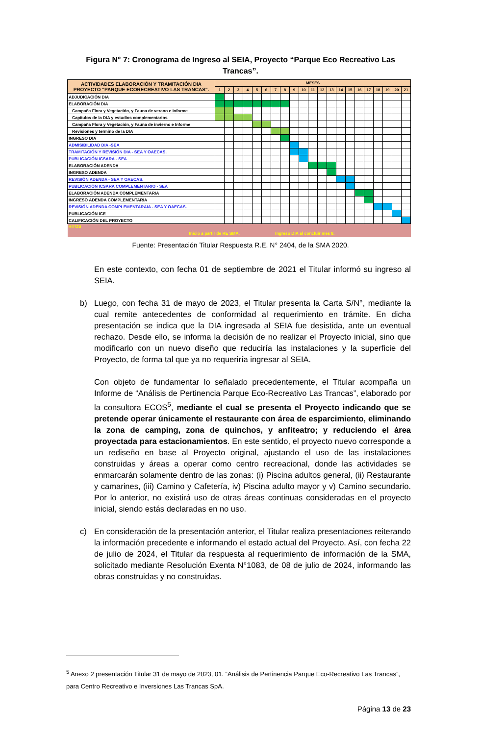Figura N° 7: Cronograma de Ingreso al SEIA, Proyecto “Parque Eco Recreativo Las Trancas”.
| ACTIVIDADES ELABORACIÓN Y TRAMITACIÓN DIA PROYECTO "PARQUE ECORECREATIVO LAS TRANCAS". | MESES | | | | | | | | | | | | | | | | | | | | |
| --- | --- | --- | --- | --- | --- | --- | --- | --- | --- | --- | --- | --- | --- | --- | --- | --- | --- | --- | --- | --- | --- |
| | 1 | 2 | 3 | 4 | 5 | 6 | 7 | 8 | 9 | 10 | 11 | 12 | 13 | 14 | 15 | 16 | 17 | 18 | 19 | 20 | 21 |
| ADJUDICACIÓN DIA | | | | | | | | | | | | | | | | | | | | | |
| ELABORACIÓN DIA | | | | | | | | | | | | | | | | | | | | | |
| Campaña Flora y Vegetación, y Fauna de verano e Informe | | | | | | | | | | | | | | | | | | | | | |
| Capítulos de la DIA y estudios complementarios. | | | | | | | | | | | | | | | | | | | | | |
| Campaña Flora y Vegetación, y Fauna de invierno e Informe | | | | | | | | | | | | | | | | | | | | | |
| Revisiones y termino de la DIA | | | | | | | | | | | | | | | | | | | | | |
| INGRESO DIA | | | | | | | | | | | | | | | | | | | | | |
| ADMISIBILIDAD DIA -SEA | | | | | | | | | | | | | | | | | | | | | |
| TRAMITACIÓN Y REVISIÓN DIA - SEA Y OAECAS. | | | | | | | | | | | | | | | | | | | | | |
| PUBLICACIÓN ICSARA - SEA | | | | | | | | | | | | | | | | | | | | | |
| ELABORACIÓN ADENDA | | | | | | | | | | | | | | | | | | | | | |
| INGRESO ADENDA | | | | | | | | | | | | | | | | | | | | | |
| REVISIÓN ADENDA - SEA Y OAECAS. | | | | | | | | | | | | | | | | | | | | | |
| PUBLICACIÓN ICSARA COMPLEMENTARIO - SEA | | | | | | | | | | | | | | | | | | | | | |
| ELABORACIÓN ADENDA COMPLEMENTARIA | | | | | | | | | | | | | | | | | | | | | |
| INGRESO ADENDA COMPLEMENTARIA | | | | | | | | | | | | | | | | | | | | | |
| REVISIÓN ADENDA COMPLEMENTARAIA - SEA Y OAECAS. | | | | | | | | | | | | | | | | | | | | | |
| PUBLICACIÓN ICE | | | | | | | | | | | | | | | | | | | | | |
| CALIFICACIÓN DEL PROYECTO | | | | | | | | | | | | | | | | | | | | | |
| HITOS | Inicio a partir de RE SMA. Ingreso DIA al concluir mes 8. | | | | | | | | | | | | | | | | | | | | |
Fuente: Presentación Titular Respuesta R.E. N° 2404, de la SMA 2020.
En este contexto, con fecha 01 de septiembre de 2021 el Titular informó su ingreso al SEIA.
b) Luego, con fecha 31 de mayo de 2023, el Titular presenta la Carta S/N°, mediante la cual remite antecedentes de conformidad al requerimiento en trámite. En dicha presentación se indica que la DIA ingresada al SEIA fue desistida, ante un eventual rechazo. Desde ello, se informa la decisión de no realizar el Proyecto inicial, sino que modificarlo con un nuevo diseño que reduciría las instalaciones y la superficie del Proyecto, de forma tal que ya no requeriría ingresar al SEIA.
Con objeto de fundamentar lo señalado precedentemente, el Titular acompaña un Informe de “Análisis de Pertinencia Parque Eco-Recreativo Las Trancas”, elaborado por la consultora ECOS<sup>5</sup>, mediante el cual se presenta el Proyecto indicando que se pretende operar únicamente el restaurante con área de esparcimiento, eliminando la zona de camping, zona de quinchos, y anfiteatro; y reduciendo el área proyectada para estacionamientos. En este sentido, el proyecto nuevo corresponde a un rediseño en base al Proyecto original, ajustando el uso de las instalaciones construidas y áreas a operar como centro recreacional, donde las actividades se enmarcarán solamente dentro de las zonas: (i) Piscina adultos general, (ii) Restaurante y camarines, (iii) Camino y Cafetería, iv) Piscina adulto mayor y v) Camino secundario. Por lo anterior, no existirá uso de otras áreas continuas consideradas en el proyecto inicial, siendo estás declaradas en no uso.
c) En consideración de la presentación anterior, el Titular realiza presentaciones reiterando la información precedente e informando el estado actual del Proyecto. Así, con fecha 22 de julio de 2024, el Titular da respuesta al requerimiento de información de la SMA, solicitado mediante Resolución Exenta N°1083, de 08 de julio de 2024, informando las obras construidas y no construidas.
<sup>5</sup> Anexo 2 presentación Titular 31 de mayo de 2023, 01. “Análisis de Pertinencia Parque Eco-Recreativo Las Trancas”, para Centro Recreativo e Inversiones Las Trancas SpA.
Página 13 de 23